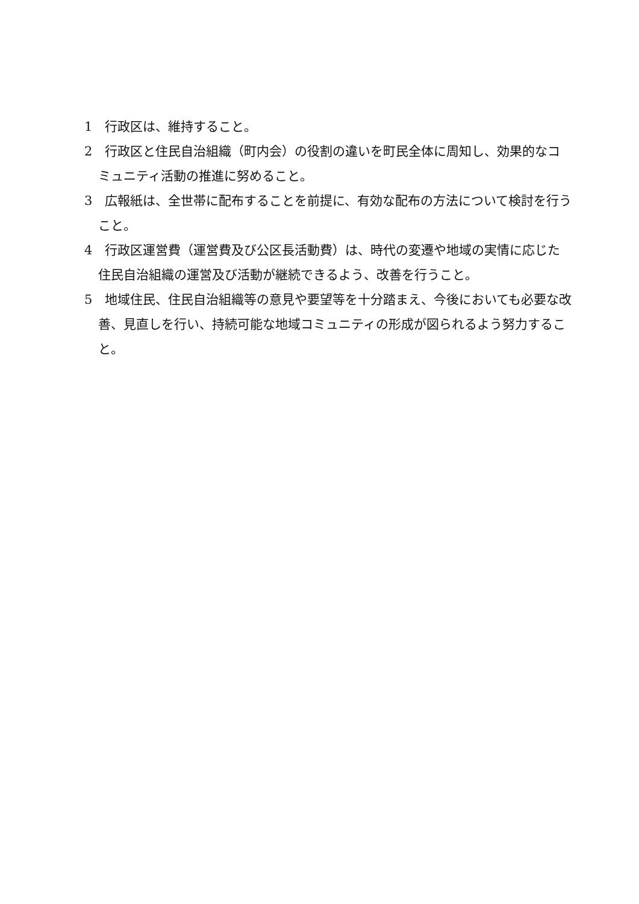1　行政区は、維持すること。
2　行政区と住民自治組織（町内会）の役割の違いを町民全体に周知し、効果的なコミュニティ活動の推進に努めること。
3　広報紙は、全世帯に配布することを前提に、有効な配布の方法について検討を行うこと。
4　行政区運営費（運営費及び公区長活動費）は、時代の変遷や地域の実情に応じた住民自治組織の運営及び活動が継続できるよう、改善を行うこと。
5　地域住民、住民自治組織等の意見や要望等を十分踏まえ、今後においても必要な改善、見直しを行い、持続可能な地域コミュニティの形成が図られるよう努力すること。